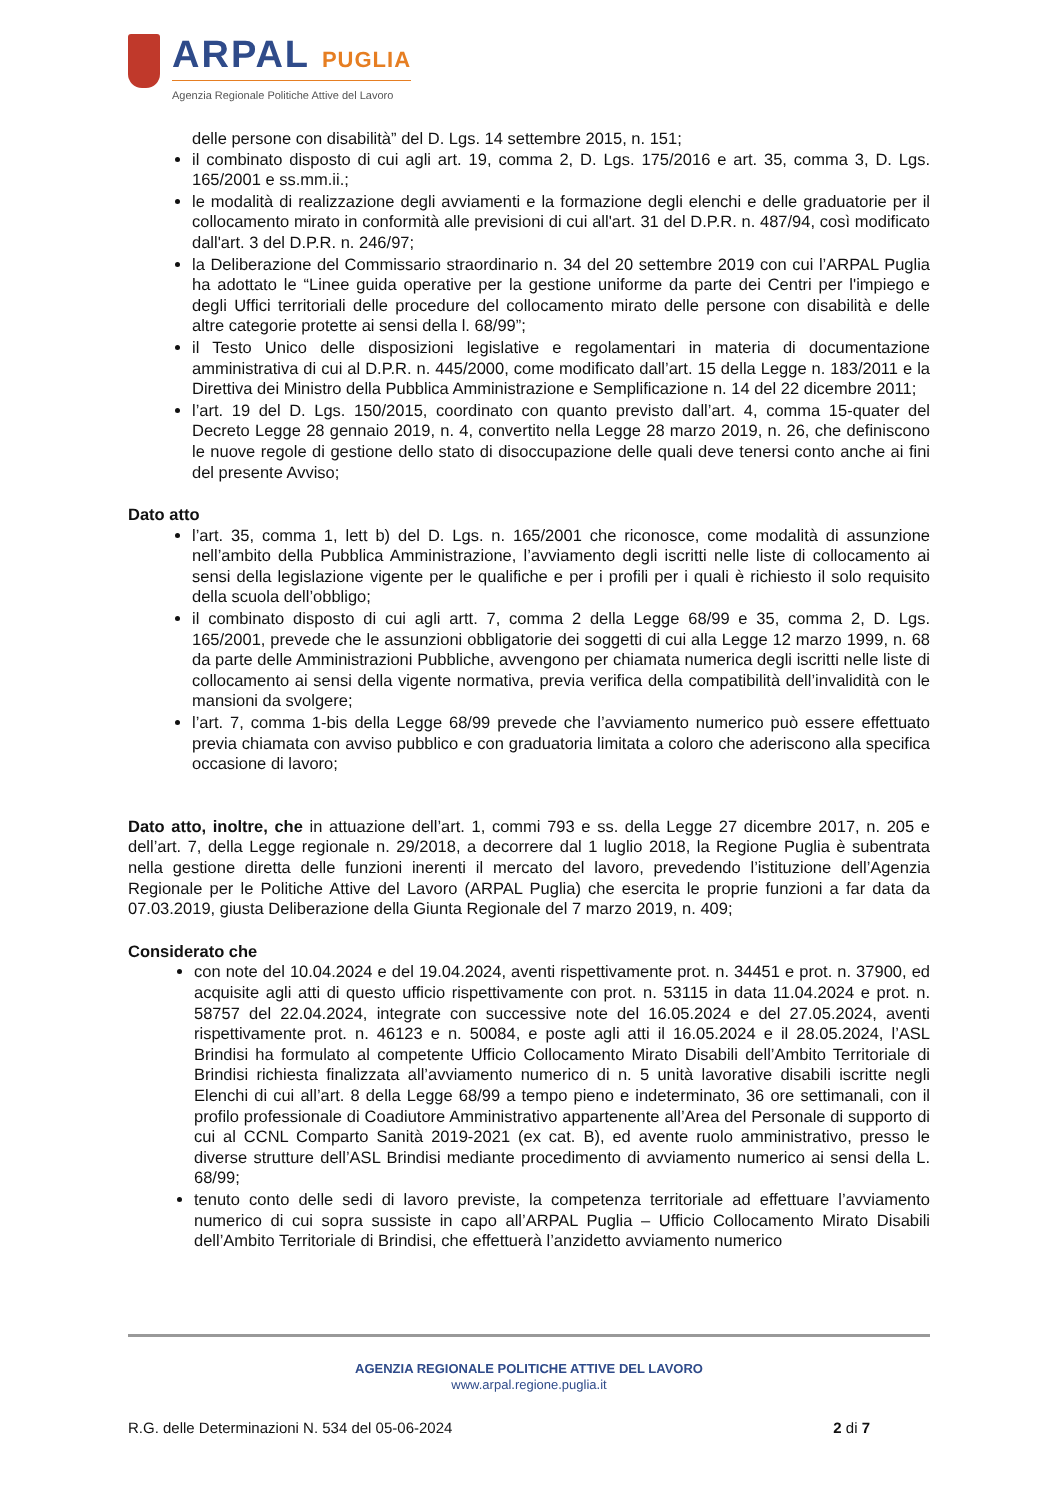ARPAL PUGLIA
Agenzia Regionale Politiche Attive del Lavoro
delle persone con disabilità” del D. Lgs. 14 settembre 2015, n. 151;
il combinato disposto di cui agli art. 19, comma 2, D. Lgs. 175/2016 e art. 35, comma 3, D. Lgs. 165/2001 e ss.mm.ii.;
le modalità di realizzazione degli avviamenti e la formazione degli elenchi e delle graduatorie per il collocamento mirato in conformità alle previsioni di cui all'art. 31 del D.P.R. n. 487/94, così modificato dall'art. 3 del D.P.R. n. 246/97;
la Deliberazione del Commissario straordinario n. 34 del 20 settembre 2019 con cui l’ARPAL Puglia ha adottato le “Linee guida operative per la gestione uniforme da parte dei Centri per l'impiego e degli Uffici territoriali delle procedure del collocamento mirato delle persone con disabilità e delle altre categorie protette ai sensi della l. 68/99”;
il Testo Unico delle disposizioni legislative e regolamentari in materia di documentazione amministrativa di cui al D.P.R. n. 445/2000, come modificato dall’art. 15 della Legge n. 183/2011 e la Direttiva dei Ministro della Pubblica Amministrazione e Semplificazione n. 14 del 22 dicembre 2011;
l’art. 19 del D. Lgs. 150/2015, coordinato con quanto previsto dall’art. 4, comma 15-quater del Decreto Legge 28 gennaio 2019, n. 4, convertito nella Legge 28 marzo 2019, n. 26, che definiscono le nuove regole di gestione dello stato di disoccupazione delle quali deve tenersi conto anche ai fini del presente Avviso;
Dato atto
l’art. 35, comma 1, lett b) del D. Lgs. n. 165/2001 che riconosce, come modalità di assunzione nell’ambito della Pubblica Amministrazione, l’avviamento degli iscritti nelle liste di collocamento ai sensi della legislazione vigente per le qualifiche e per i profili per i quali è richiesto il solo requisito della scuola dell’obbligo;
il combinato disposto di cui agli artt. 7, comma 2 della Legge 68/99 e 35, comma 2, D. Lgs. 165/2001, prevede che le assunzioni obbligatorie dei soggetti di cui alla Legge 12 marzo 1999, n. 68 da parte delle Amministrazioni Pubbliche, avvengono per chiamata numerica degli iscritti nelle liste di collocamento ai sensi della vigente normativa, previa verifica della compatibilità dell’invalidità con le mansioni da svolgere;
l’art. 7, comma 1-bis della Legge 68/99 prevede che l’avviamento numerico può essere effettuato previa chiamata con avviso pubblico e con graduatoria limitata a coloro che aderiscono alla specifica occasione di lavoro;
Dato atto, inoltre, che in attuazione dell’art. 1, commi 793 e ss. della Legge 27 dicembre 2017, n. 205 e dell’art. 7, della Legge regionale n. 29/2018, a decorrere dal 1 luglio 2018, la Regione Puglia è subentrata nella gestione diretta delle funzioni inerenti il mercato del lavoro, prevedendo l’istituzione dell’Agenzia Regionale per le Politiche Attive del Lavoro (ARPAL Puglia) che esercita le proprie funzioni a far data da 07.03.2019, giusta Deliberazione della Giunta Regionale del 7 marzo 2019, n. 409;
Considerato che
con note del 10.04.2024 e del 19.04.2024, aventi rispettivamente prot. n. 34451 e prot. n. 37900, ed acquisite agli atti di questo ufficio rispettivamente con prot. n. 53115 in data 11.04.2024 e prot. n. 58757 del 22.04.2024, integrate con successive note del 16.05.2024 e del 27.05.2024, aventi rispettivamente prot. n. 46123 e n. 50084, e poste agli atti il 16.05.2024 e il 28.05.2024, l’ASL Brindisi ha formulato al competente Ufficio Collocamento Mirato Disabili dell’Ambito Territoriale di Brindisi richiesta finalizzata all’avviamento numerico di n. 5 unità lavorative disabili iscritte negli Elenchi di cui all’art. 8 della Legge 68/99 a tempo pieno e indeterminato, 36 ore settimanali, con il profilo professionale di Coadiutore Amministrativo appartenente all’Area del Personale di supporto di cui al CCNL Comparto Sanità 2019-2021 (ex cat. B), ed avente ruolo amministrativo, presso le diverse strutture dell’ASL Brindisi mediante procedimento di avviamento numerico ai sensi della L. 68/99;
tenuto conto delle sedi di lavoro previste, la competenza territoriale ad effettuare l’avviamento numerico di cui sopra sussiste in capo all’ARPAL Puglia – Ufficio Collocamento Mirato Disabili dell’Ambito Territoriale di Brindisi, che effettuerà l’anzidetto avviamento numerico
AGENZIA REGIONALE POLITICHE ATTIVE DEL LAVORO
www.arpal.regione.puglia.it
R.G. delle Determinazioni N. 534 del 05-06-2024 2 di 7